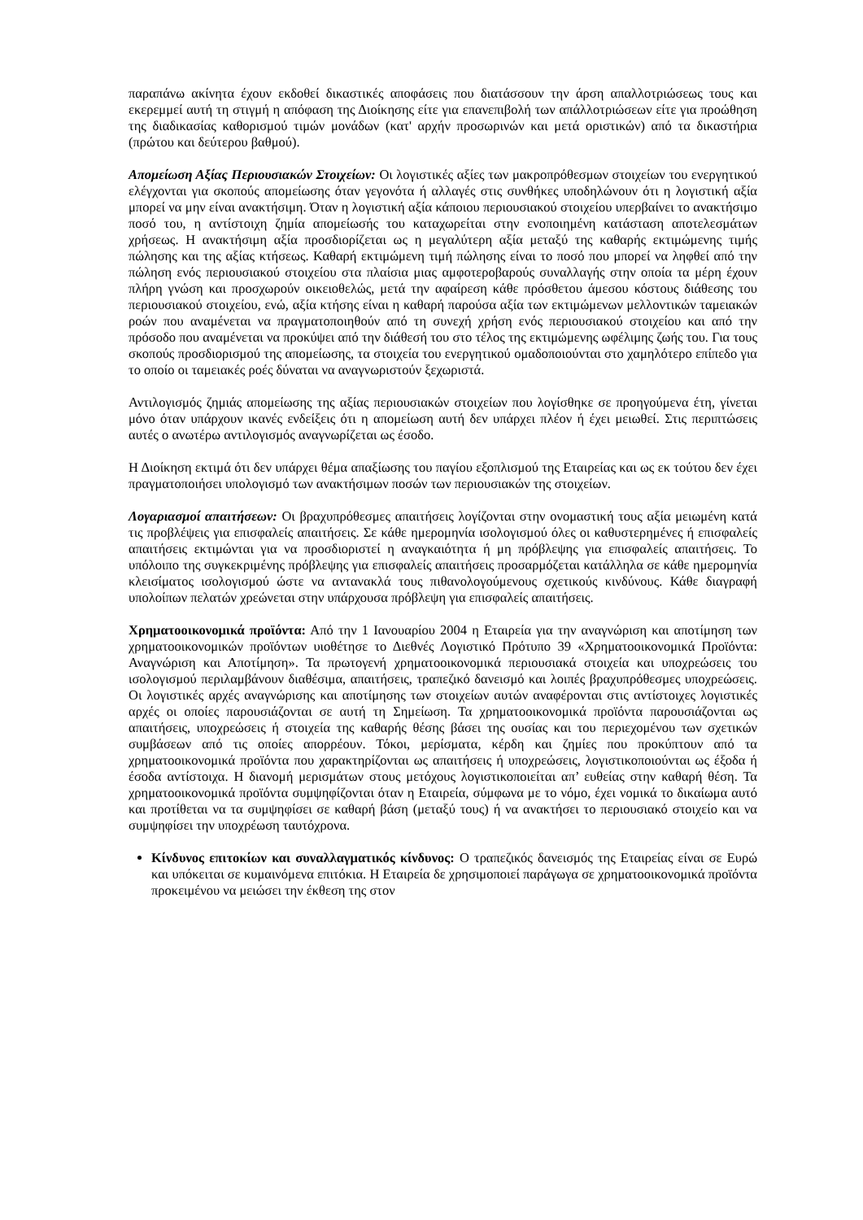παραπάνω ακίνητα έχουν εκδοθεί δικαστικές αποφάσεις που διατάσσουν την άρση απαλλοτριώσεως τους και εκερεμμεί αυτή τη στιγμή η απόφαση της Διοίκησης είτε για επανεπιβολή των απάλλοτριώσεων είτε για προώθηση της διαδικασίας καθορισμού τιμών μονάδων (κατ' αρχήν προσωρινών και μετά οριστικών) από τα δικαστήρια (πρώτου και δεύτερου βαθμού).
Απομείωση Αξίας Περιουσιακών Στοιχείων: Οι λογιστικές αξίες των μακροπρόθεσμων στοιχείων του ενεργητικού ελέγχονται για σκοπούς απομείωσης όταν γεγονότα ή αλλαγές στις συνθήκες υποδηλώνουν ότι η λογιστική αξία μπορεί να μην είναι ανακτήσιμη. Όταν η λογιστική αξία κάποιου περιουσιακού στοιχείου υπερβαίνει το ανακτήσιμο ποσό του, η αντίστοιχη ζημία απομείωσής του καταχωρείται στην ενοποιημένη κατάσταση αποτελεσμάτων χρήσεως. Η ανακτήσιμη αξία προσδιορίζεται ως η μεγαλύτερη αξία μεταξύ της καθαρής εκτιμώμενης τιμής πώλησης και της αξίας κτήσεως. Καθαρή εκτιμώμενη τιμή πώλησης είναι το ποσό που μπορεί να ληφθεί από την πώληση ενός περιουσιακού στοιχείου στα πλαίσια μιας αμφοτεροβαρούς συναλλαγής στην οποία τα μέρη έχουν πλήρη γνώση και προσχωρούν οικειοθελώς, μετά την αφαίρεση κάθε πρόσθετου άμεσου κόστους διάθεσης του περιουσιακού στοιχείου, ενώ, αξία κτήσης είναι η καθαρή παρούσα αξία των εκτιμώμενων μελλοντικών ταμειακών ροών που αναμένεται να πραγματοποιηθούν από τη συνεχή χρήση ενός περιουσιακού στοιχείου και από την πρόσοδο που αναμένεται να προκύψει από την διάθεσή του στο τέλος της εκτιμώμενης ωφέλιμης ζωής του. Για τους σκοπούς προσδιορισμού της απομείωσης, τα στοιχεία του ενεργητικού ομαδοποιούνται στο χαμηλότερο επίπεδο για το οποίο οι ταμειακές ροές δύναται να αναγνωριστούν ξεχωριστά.
Αντιλογισμός ζημιάς απομείωσης της αξίας περιουσιακών στοιχείων που λογίσθηκε σε προηγούμενα έτη, γίνεται μόνο όταν υπάρχουν ικανές ενδείξεις ότι η απομείωση αυτή δεν υπάρχει πλέον ή έχει μειωθεί. Στις περιπτώσεις αυτές ο ανωτέρω αντιλογισμός αναγνωρίζεται ως έσοδο.
Η Διοίκηση εκτιμά ότι δεν υπάρχει θέμα απαξίωσης του παγίου εξοπλισμού της Εταιρείας και ως εκ τούτου δεν έχει πραγματοποιήσει υπολογισμό των ανακτήσιμων ποσών των περιουσιακών της στοιχείων.
Λογαριασμοί απαιτήσεων: Οι βραχυπρόθεσμες απαιτήσεις λογίζονται στην ονομαστική τους αξία μειωμένη κατά τις προβλέψεις για επισφαλείς απαιτήσεις. Σε κάθε ημερομηνία ισολογισμού όλες οι καθυστερημένες ή επισφαλείς απαιτήσεις εκτιμώνται για να προσδιοριστεί η αναγκαιότητα ή μη πρόβλεψης για επισφαλείς απαιτήσεις. Το υπόλοιπο της συγκεκριμένης πρόβλεψης για επισφαλείς απαιτήσεις προσαρμόζεται κατάλληλα σε κάθε ημερομηνία κλεισίματος ισολογισμού ώστε να αντανακλά τους πιθανολογούμενους σχετικούς κινδύνους. Κάθε διαγραφή υπολοίπων πελατών χρεώνεται στην υπάρχουσα πρόβλεψη για επισφαλείς απαιτήσεις.
Χρηματοοικονομικά προϊόντα: Από την 1 Ιανουαρίου 2004 η Εταιρεία για την αναγνώριση και αποτίμηση των χρηματοοικονομικών προϊόντων υιοθέτησε το Διεθνές Λογιστικό Πρότυπο 39 «Χρηματοοικονομικά Προϊόντα: Αναγνώριση και Αποτίμηση». Τα πρωτογενή χρηματοοικονομικά περιουσιακά στοιχεία και υποχρεώσεις του ισολογισμού περιλαμβάνουν διαθέσιμα, απαιτήσεις, τραπεζικό δανεισμό και λοιπές βραχυπρόθεσμες υποχρεώσεις. Οι λογιστικές αρχές αναγνώρισης και αποτίμησης των στοιχείων αυτών αναφέρονται στις αντίστοιχες λογιστικές αρχές οι οποίες παρουσιάζονται σε αυτή τη Σημείωση. Τα χρηματοοικονομικά προϊόντα παρουσιάζονται ως απαιτήσεις, υποχρεώσεις ή στοιχεία της καθαρής θέσης βάσει της ουσίας και του περιεχομένου των σχετικών συμβάσεων από τις οποίες απορρέουν. Τόκοι, μερίσματα, κέρδη και ζημίες που προκύπτουν από τα χρηματοοικονομικά προϊόντα που χαρακτηρίζονται ως απαιτήσεις ή υποχρεώσεις, λογιστικοποιούνται ως έξοδα ή έσοδα αντίστοιχα. Η διανομή μερισμάτων στους μετόχους λογιστικοποιείται απ’ ευθείας στην καθαρή θέση. Τα χρηματοοικονομικά προϊόντα συμψηφίζονται όταν η Εταιρεία, σύμφωνα με το νόμο, έχει νομικά το δικαίωμα αυτό και προτίθεται να τα συμψηφίσει σε καθαρή βάση (μεταξύ τους) ή να ανακτήσει το περιουσιακό στοιχείο και να συμψηφίσει την υποχρέωση ταυτόχρονα.
Κίνδυνος επιτοκίων και συναλλαγματικός κίνδυνος: Ο τραπεζικός δανεισμός της Εταιρείας είναι σε Ευρώ και υπόκειται σε κυμαινόμενα επιτόκια. Η Εταιρεία δε χρησιμοποιεί παράγωγα σε χρηματοοικονομικά προϊόντα προκειμένου να μειώσει την έκθεση της στον